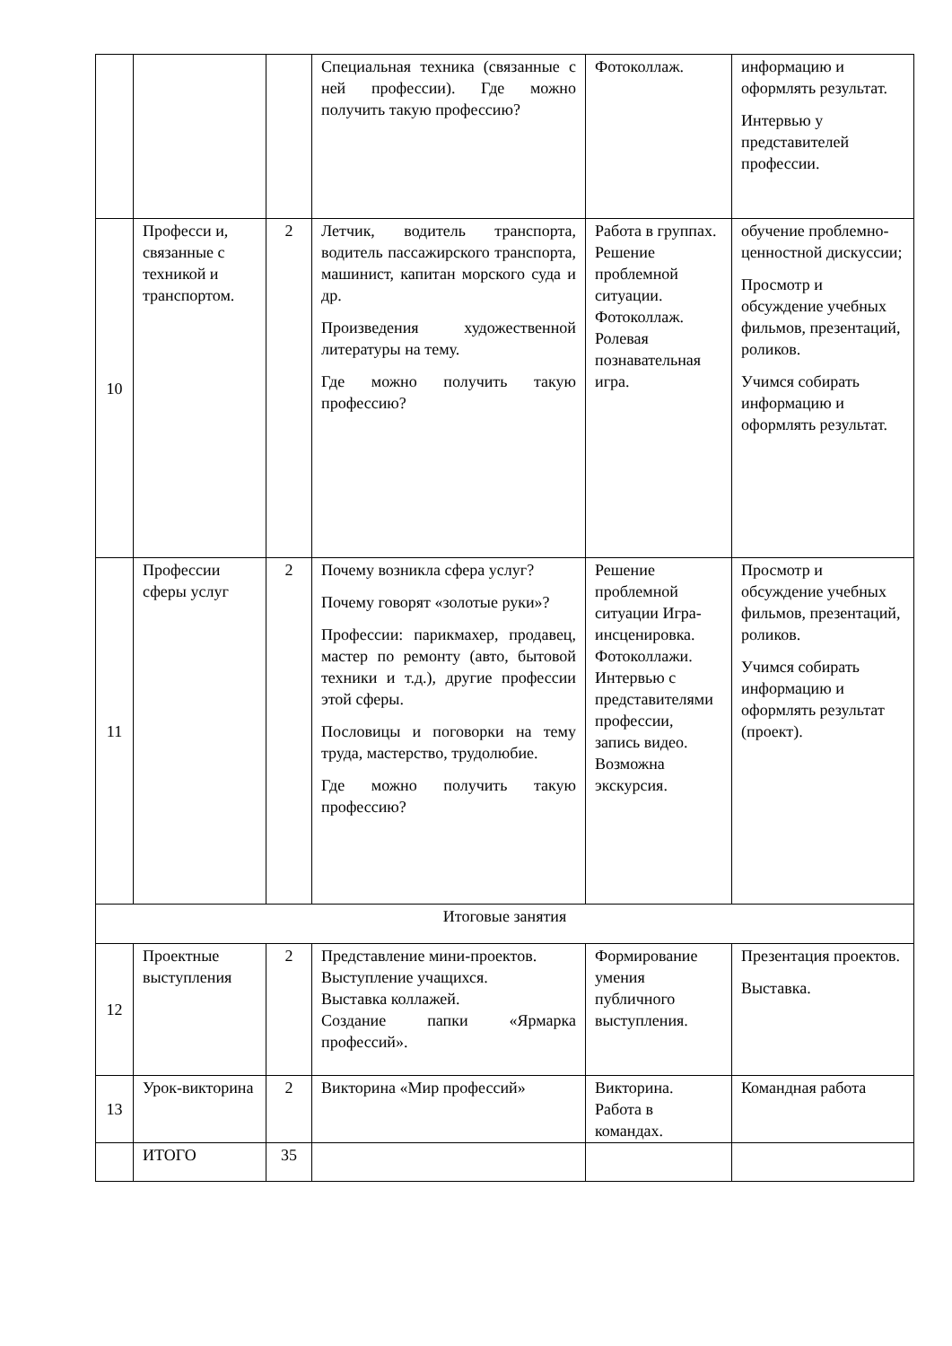| | | | Специальная техника (связанные с ней профессии). Где можно получить такую профессию? | Фотоколлаж. | информацию и оформлять результат. Интервью у представителей профессии. |
| 10 | Професси и, связанные с техникой и транспортом. | 2 | Летчик, водитель транспорта, водитель пассажирского транспорта, машинист, капитан морского суда и др. Произведения художественной литературы на тему. Где можно получить такую профессию? | Работа в группах. Решение проблемной ситуации. Фотоколлаж. Ролевая познавательная игра. | обучение проблемно-ценностной дискуссии; Просмотр и обсуждение учебных фильмов, презентаций, роликов. Учимся собирать информацию и оформлять результат. |
| 11 | Профессии сферы услуг | 2 | Почему возникла сфера услуг? Почему говорят «золотые руки»? Профессии: парикмахер, продавец, мастер по ремонту (авто, бытовой техники и т.д.), другие профессии этой сферы. Пословицы и поговорки на тему труда, мастерство, трудолюбие. Где можно получить такую профессию? | Решение проблемной ситуации Игра-инсценировка. Фотоколлажи. Интервью с представителями профессии, запись видео. Возможна экскурсия. | Просмотр и обсуждение учебных фильмов, презентаций, роликов. Учимся собирать информацию и оформлять результат (проект). |
| Итоговые занятия | | | | | |
| 12 | Проектные выступления | 2 | Представление мини-проектов. Выступление учащихся. Выставка коллажей. Создание папки «Ярмарка профессий». | Формирование умения публичного выступления. | Презентация проектов. Выставка. |
| 13 | Урок-викторина | 2 | Викторина «Мир профессий» | Викторина. Работа в командах. | Командная работа |
| | ИТОГО | 35 | | | |